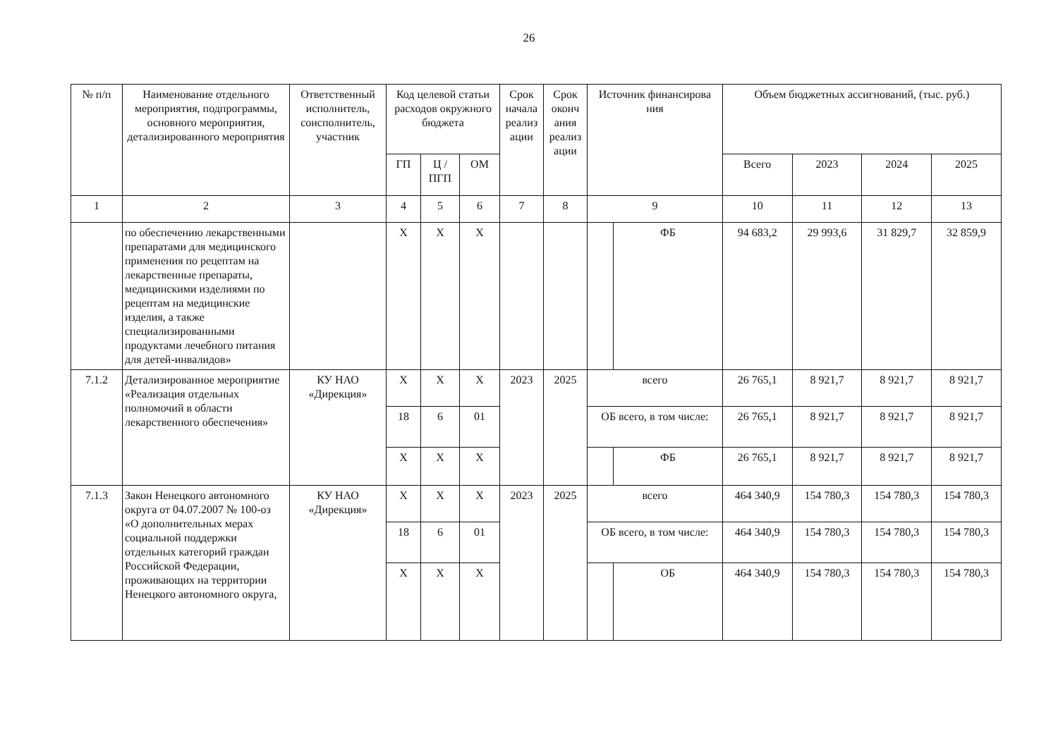26
| № п/п | Наименование отдельного мероприятия, подпрограммы, основного мероприятия, детализированного мероприятия | Ответственный исполнитель, соисполнитель, участник | Код целевой статьи расходов окружного бюджета | | | Срок начала реализ ации | Срок оконч ания реализ ации | Источник финансирова ния | | Объем бюджетных ассигнований, (тыс. руб.) | | | |
| --- | --- | --- | --- | --- | --- | --- | --- | --- | --- | --- | --- | --- | --- |
| | | | ГП | Ц / ПГП | ОМ | | | | | Всего | 2023 | 2024 | 2025 |
| 1 | 2 | 3 | 4 | 5 | 6 | 7 | 8 | 9 | | 10 | 11 | 12 | 13 |
| | по обеспечению лекарственными препаратами для медицинского применения по рецептам на лекарственные препараты, медицинскими изделиями по рецептам на медицинские изделия, а также специализированными продуктами лечебного питания для детей-инвалидов» | | Х | Х | Х | | | | ФБ | 94 683,2 | 29 993,6 | 31 829,7 | 32 859,9 |
| 7.1.2 | Детализированное мероприятие «Реализация отдельных полномочий в области лекарственного обеспечения» | КУ НАО «Дирекция» | Х | Х | Х | 2023 | 2025 | всего | | 26 765,1 | 8 921,7 | 8 921,7 | 8 921,7 |
| | | | 18 | 6 | 01 | | | ОБ всего, в том числе: | | 26 765,1 | 8 921,7 | 8 921,7 | 8 921,7 |
| | | | Х | Х | Х | | | | ФБ | 26 765,1 | 8 921,7 | 8 921,7 | 8 921,7 |
| 7.1.3 | Закон Ненецкого автономного округа от 04.07.2007 № 100-оз «О дополнительных мерах социальной поддержки отдельных категорий граждан Российской Федерации, проживающих на территории Ненецкого автономного округа, | КУ НАО «Дирекция» | Х | Х | Х | 2023 | 2025 | всего | | 464 340,9 | 154 780,3 | 154 780,3 | 154 780,3 |
| | | | 18 | 6 | 01 | | | ОБ всего, в том числе: | | 464 340,9 | 154 780,3 | 154 780,3 | 154 780,3 |
| | | | Х | Х | Х | | | | ОБ | 464 340,9 | 154 780,3 | 154 780,3 | 154 780,3 |